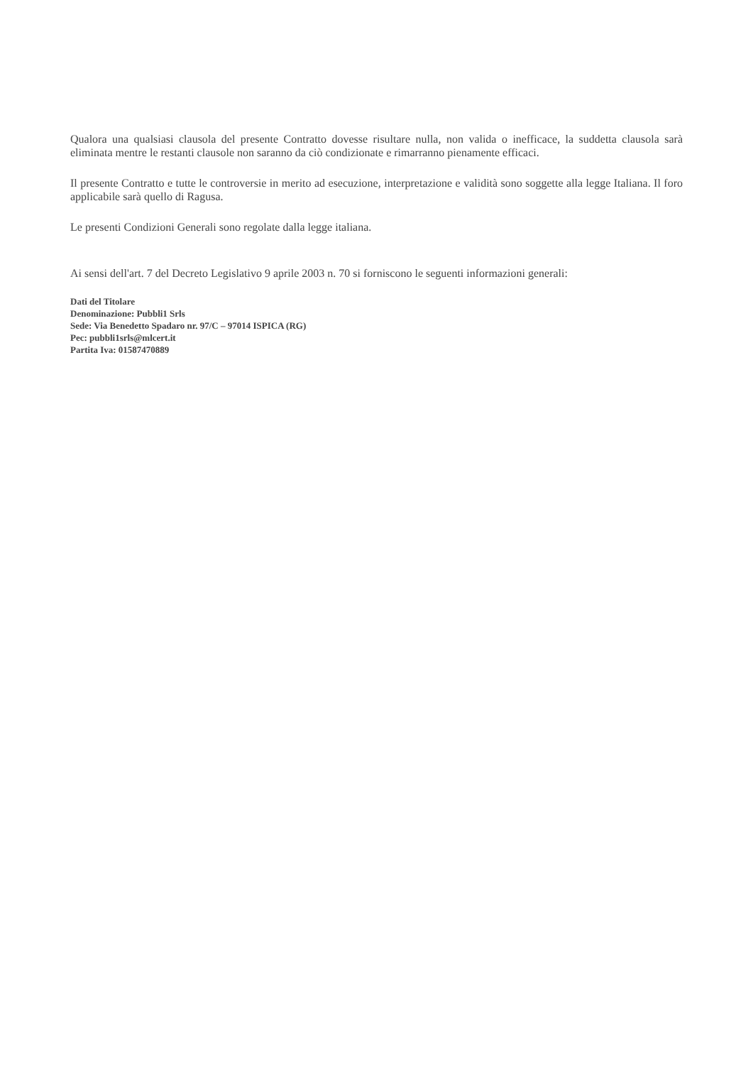Qualora una qualsiasi clausola del presente Contratto dovesse risultare nulla, non valida o inefficace, la suddetta clausola sarà eliminata mentre le restanti clausole non saranno da ciò condizionate e rimarranno pienamente efficaci.
Il presente Contratto e tutte le controversie in merito ad esecuzione, interpretazione e validità sono soggette alla legge Italiana. Il foro applicabile sarà quello di Ragusa.
Le presenti Condizioni Generali sono regolate dalla legge italiana.
Ai sensi dell'art. 7 del Decreto Legislativo 9 aprile 2003 n. 70 si forniscono le seguenti informazioni generali:
Dati del Titolare
Denominazione: Pubbli1 Srls
Sede: Via Benedetto Spadaro nr. 97/C – 97014 ISPICA (RG)
Pec: pubbli1srls@mlcert.it
Partita Iva: 01587470889